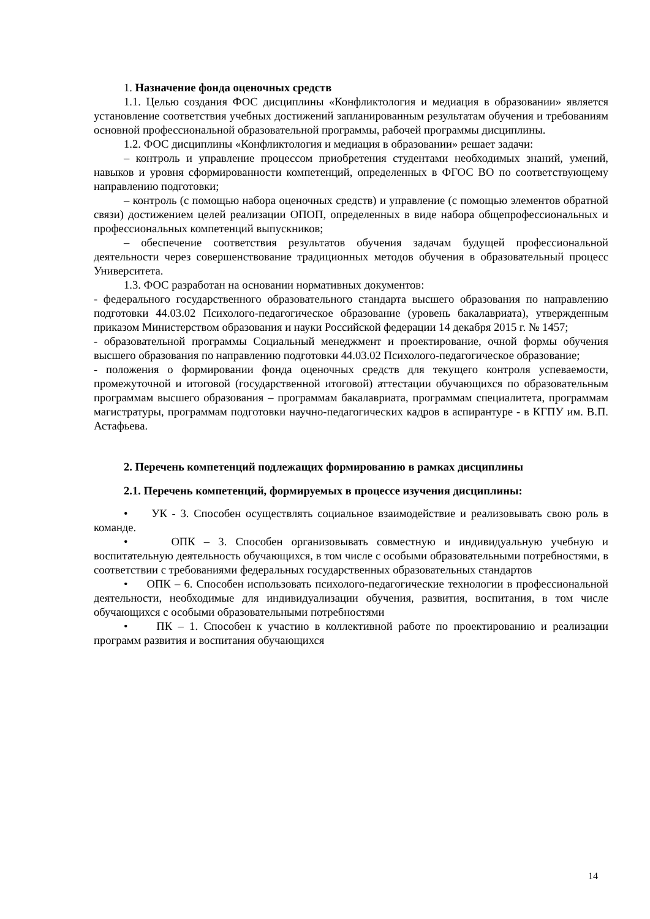1. Назначение фонда оценочных средств
1.1. Целью создания ФОС дисциплины «Конфликтология и медиация в образовании» является установление соответствия учебных достижений запланированным результатам обучения и требованиям основной профессиональной образовательной программы, рабочей программы дисциплины.
1.2. ФОС дисциплины «Конфликтология и медиация в образовании» решает задачи:
– контроль и управление процессом приобретения студентами необходимых знаний, умений, навыков и уровня сформированности компетенций, определенных в ФГОС ВО по соответствующему направлению подготовки;
– контроль (с помощью набора оценочных средств) и управление (с помощью элементов обратной связи) достижением целей реализации ОПОП, определенных в виде набора общепрофессиональных и профессиональных компетенций выпускников;
– обеспечение соответствия результатов обучения задачам будущей профессиональной деятельности через совершенствование традиционных методов обучения в образовательный процесс Университета.
1.3. ФОС разработан на основании нормативных документов:
- федерального государственного образовательного стандарта высшего образования по направлению подготовки 44.03.02 Психолого-педагогическое образование (уровень бакалавриата), утвержденным приказом Министерством образования и науки Российской федерации 14 декабря 2015 г. № 1457;
- образовательной программы Социальный менеджмент и проектирование, очной формы обучения высшего образования по направлению подготовки 44.03.02 Психолого-педагогическое образование;
- положения о формировании фонда оценочных средств для текущего контроля успеваемости, промежуточной и итоговой (государственной итоговой) аттестации обучающихся по образовательным программам высшего образования – программам бакалавриата, программам специалитета, программам магистратуры, программам подготовки научно-педагогических кадров в аспирантуре - в КГПУ им. В.П. Астафьева.
2. Перечень компетенций подлежащих формированию в рамках дисциплины
2.1. Перечень компетенций, формируемых в процессе изучения дисциплины:
• УК - 3. Способен осуществлять социальное взаимодействие и реализовывать свою роль в команде.
• ОПК – 3. Способен организовывать совместную и индивидуальную учебную и воспитательную деятельность обучающихся, в том числе с особыми образовательными потребностями, в соответствии с требованиями федеральных государственных образовательных стандартов
• ОПК – 6. Способен использовать психолого-педагогические технологии в профессиональной деятельности, необходимые для индивидуализации обучения, развития, воспитания, в том числе обучающихся с особыми образовательными потребностями
• ПК – 1. Способен к участию в коллективной работе по проектированию и реализации программ развития и воспитания обучающихся
14